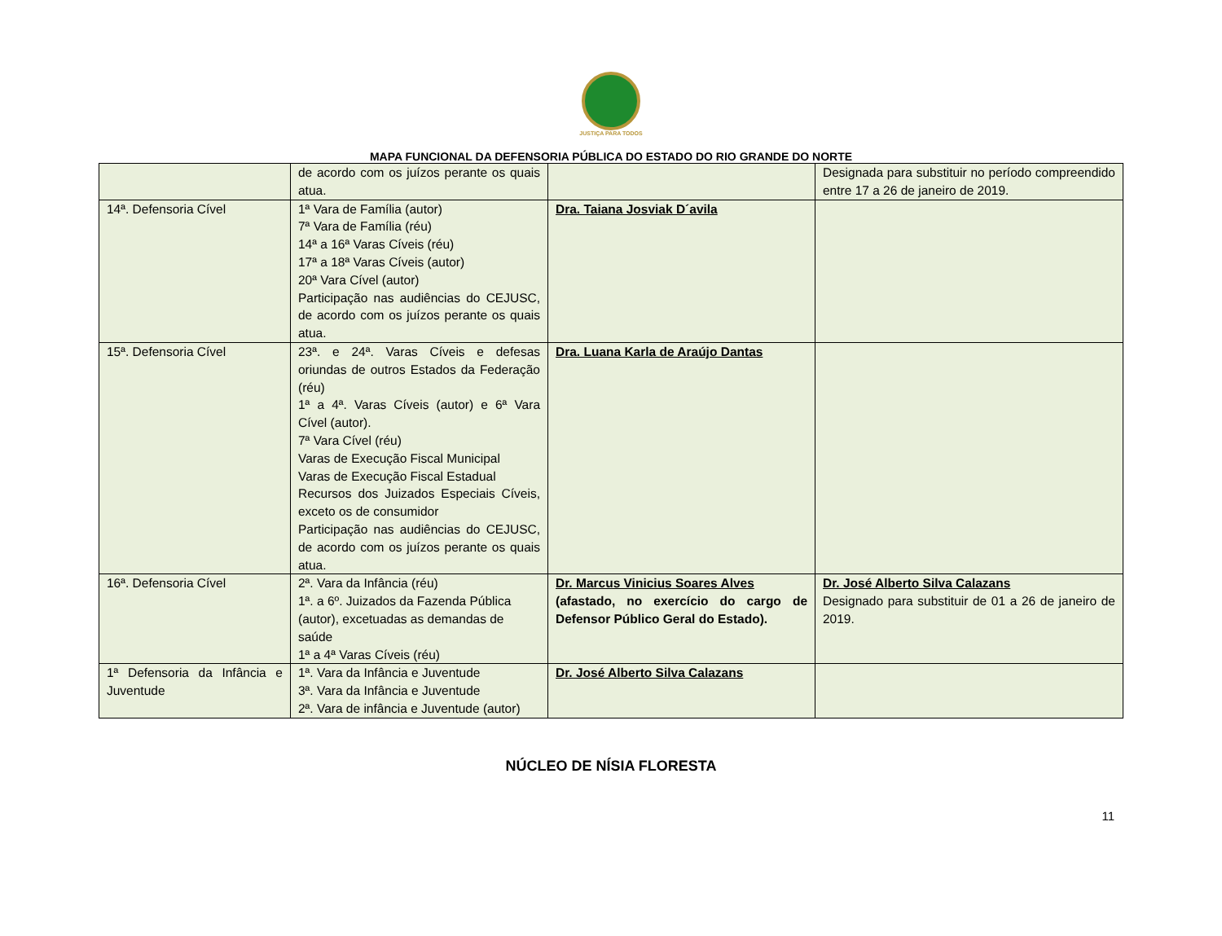JUSTIÇA PARA TODOS
MAPA FUNCIONAL DA DEFENSORIA PÚBLICA DO ESTADO DO RIO GRANDE DO NORTE
| | de acordo com os juízos perante os quais atua. | | Designada para substituir no período compreendido entre 17 a 26 de janeiro de 2019. |
| 14ª. Defensoria Cível | 1ª Vara de Família (autor) 7ª Vara de Família (réu) 14ª a 16ª Varas Cíveis (réu) 17ª a 18ª Varas Cíveis (autor) 20ª Vara Cível (autor) Participação nas audiências do CEJUSC, de acordo com os juízos perante os quais atua. | Dra. Taiana Josviak D´avila | |
| 15ª. Defensoria Cível | 23ª. e 24ª. Varas Cíveis e defesas oriundas de outros Estados da Federação (réu) 1ª a 4ª. Varas Cíveis (autor) e 6ª Vara Cível (autor). 7ª Vara Cível (réu) Varas de Execução Fiscal Municipal Varas de Execução Fiscal Estadual Recursos dos Juizados Especiais Cíveis, exceto os de consumidor Participação nas audiências do CEJUSC, de acordo com os juízos perante os quais atua. | Dra. Luana Karla de Araújo Dantas | |
| 16ª. Defensoria Cível | 2ª. Vara da Infância (réu) 1ª. a 6º. Juizados da Fazenda Pública (autor), excetuadas as demandas de saúde 1ª a 4ª Varas Cíveis (réu) | Dr. Marcus Vinicius Soares Alves (afastado, no exercício do cargo de Defensor Público Geral do Estado). | Dr. José Alberto Silva Calazans Designado para substituir de 01 a 26 de janeiro de 2019. |
| 1ª Defensoria da Infância e Juventude | 1ª. Vara da Infância e Juventude 3ª. Vara da Infância e Juventude 2ª. Vara de infância e Juventude (autor) | Dr. José Alberto Silva Calazans | |
NÚCLEO DE NÍSIA FLORESTA
11